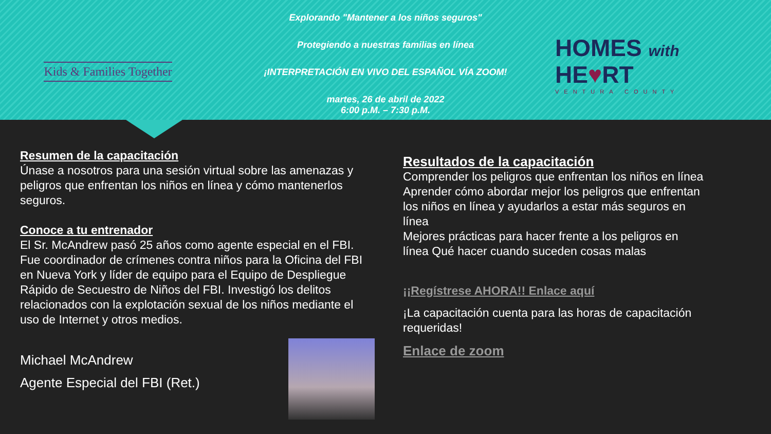Kids & Families Together
Explorando "Mantener a los niños seguros"
Protegiendo a nuestras familias en línea
¡INTERPRETACIÓN EN VIVO DEL ESPAÑOL VÍA ZOOM!
martes, 26 de abril de 2022
6:00 p.M. – 7:30 p.M.
HOMES with
HE♥RT
VENTURA COUNTY
Resumen de la capacitación
Únase a nosotros para una sesión virtual sobre las amenazas y peligros que enfrentan los niños en línea y cómo mantenerlos seguros.
Conoce a tu entrenador
El Sr. McAndrew pasó 25 años como agente especial en el FBI. Fue coordinador de crímenes contra niños para la Oficina del FBI en Nueva York y líder de equipo para el Equipo de Despliegue Rápido de Secuestro de Niños del FBI. Investigó los delitos relacionados con la explotación sexual de los niños mediante el uso de Internet y otros medios.
Michael McAndrew
Agente Especial del FBI (Ret.)
Resultados de la capacitación
Comprender los peligros que enfrentan los niños en línea
Aprender cómo abordar mejor los peligros que enfrentan los niños en línea y ayudarlos a estar más seguros en línea
Mejores prácticas para hacer frente a los peligros en línea Qué hacer cuando suceden cosas malas
¡¡Regístrese AHORA!! Enlace aquí
¡La capacitación cuenta para las horas de capacitación requeridas!
Enlace de zoom